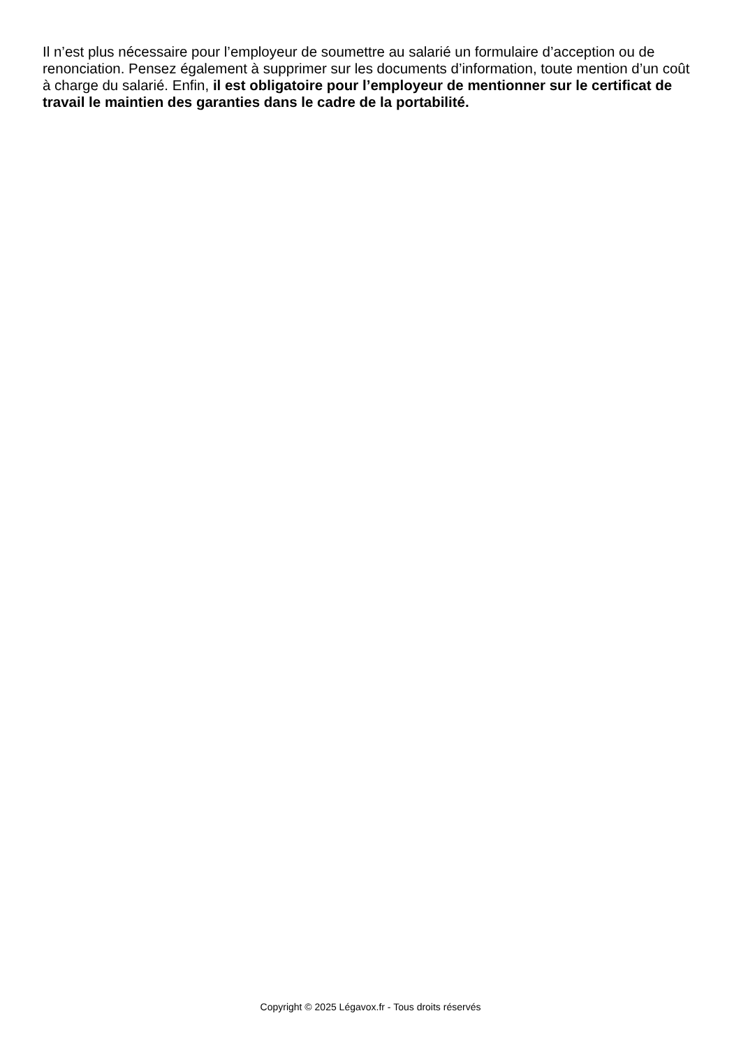Il n’est plus nécessaire pour l’employeur de soumettre au salarié un formulaire d’acception ou de renonciation. Pensez également à supprimer sur les documents d’information, toute mention d’un coût à charge du salarié. Enfin, il est obligatoire pour l’employeur de mentionner sur le certificat de travail le maintien des garanties dans le cadre de la portabilité.
Copyright © 2025 Légavox.fr - Tous droits réservés